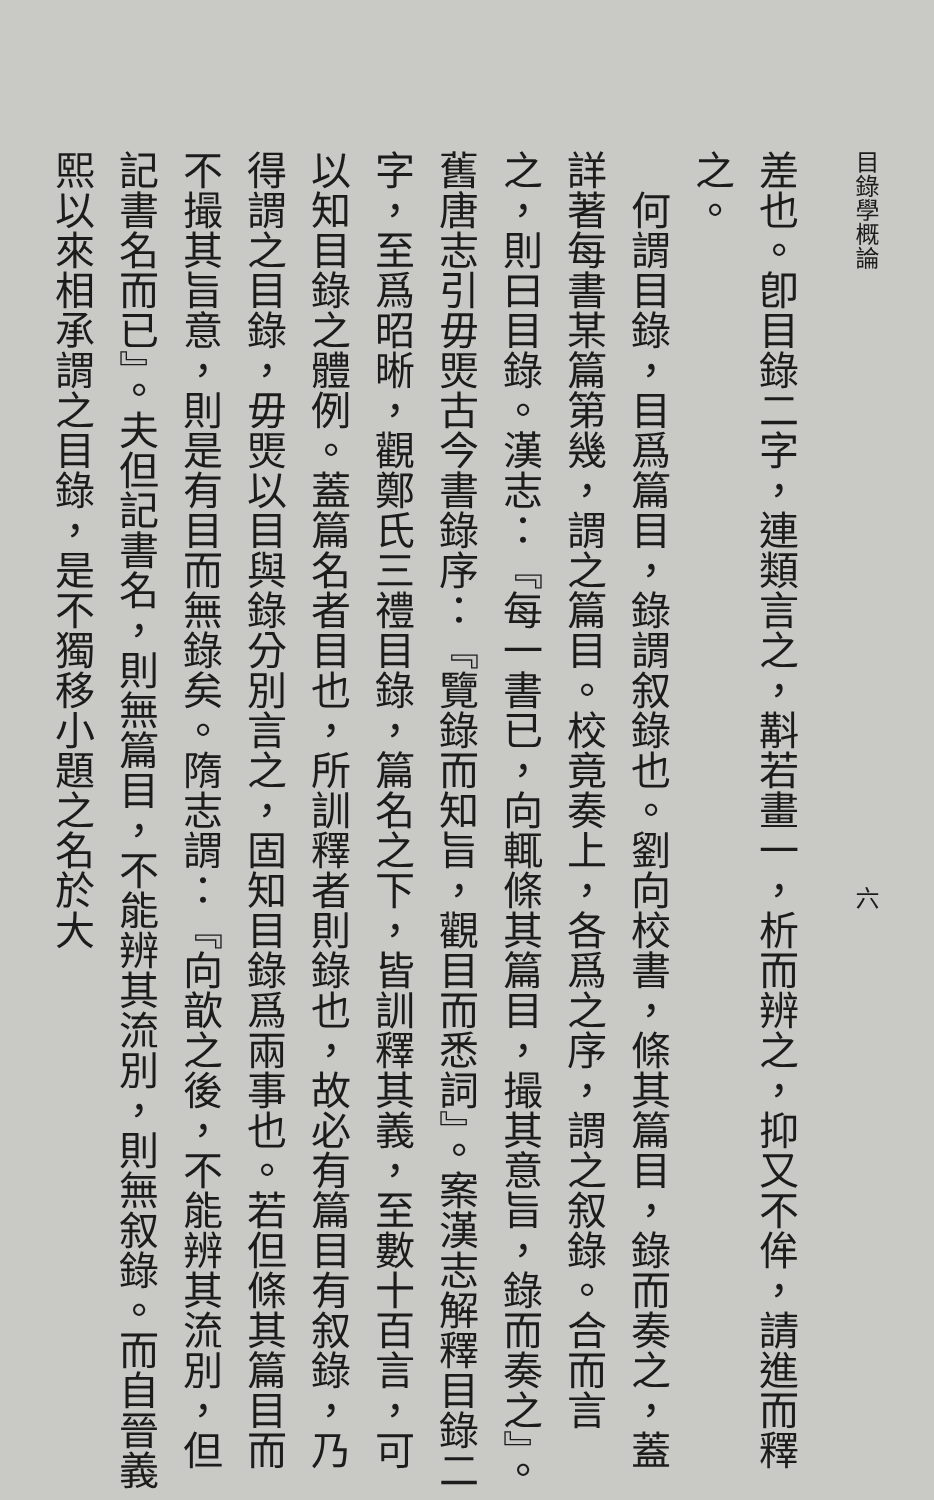目錄學概論 六
差也。卽目錄二字，連類言之，斠若畫一，析而辨之，抑又不侔，請進而釋之。
何謂目錄，目爲篇目，錄謂叙錄也。劉向校書，條其篇目，錄而奏之，蓋詳著每書某篇第幾，謂之篇目。校竟奏上，各爲之序，謂之叙錄。合而言之，則曰目錄。漢志：『每一書已，向輒條其篇目，撮其意旨，錄而奏之』。舊唐志引毋煚古今書錄序：『覽錄而知旨，觀目而悉詞』。案漢志解釋目錄二字，至爲昭晰，觀鄭氏三禮目錄，篇名之下，皆訓釋其義，至數十百言，可以知目錄之體例。蓋篇名者目也，所訓釋者則錄也，故必有篇目有叙錄，乃得謂之目錄，毋煚以目與錄分別言之，固知目錄爲兩事也。若但條其篇目而不撮其旨意，則是有目而無錄矣。隋志謂：『向歆之後，不能辨其流別，但記書名而已』。夫但記書名，則無篇目，不能辨其流別，則無叙錄。而自晉義熙以來相承謂之目錄，是不獨移小題之名於大